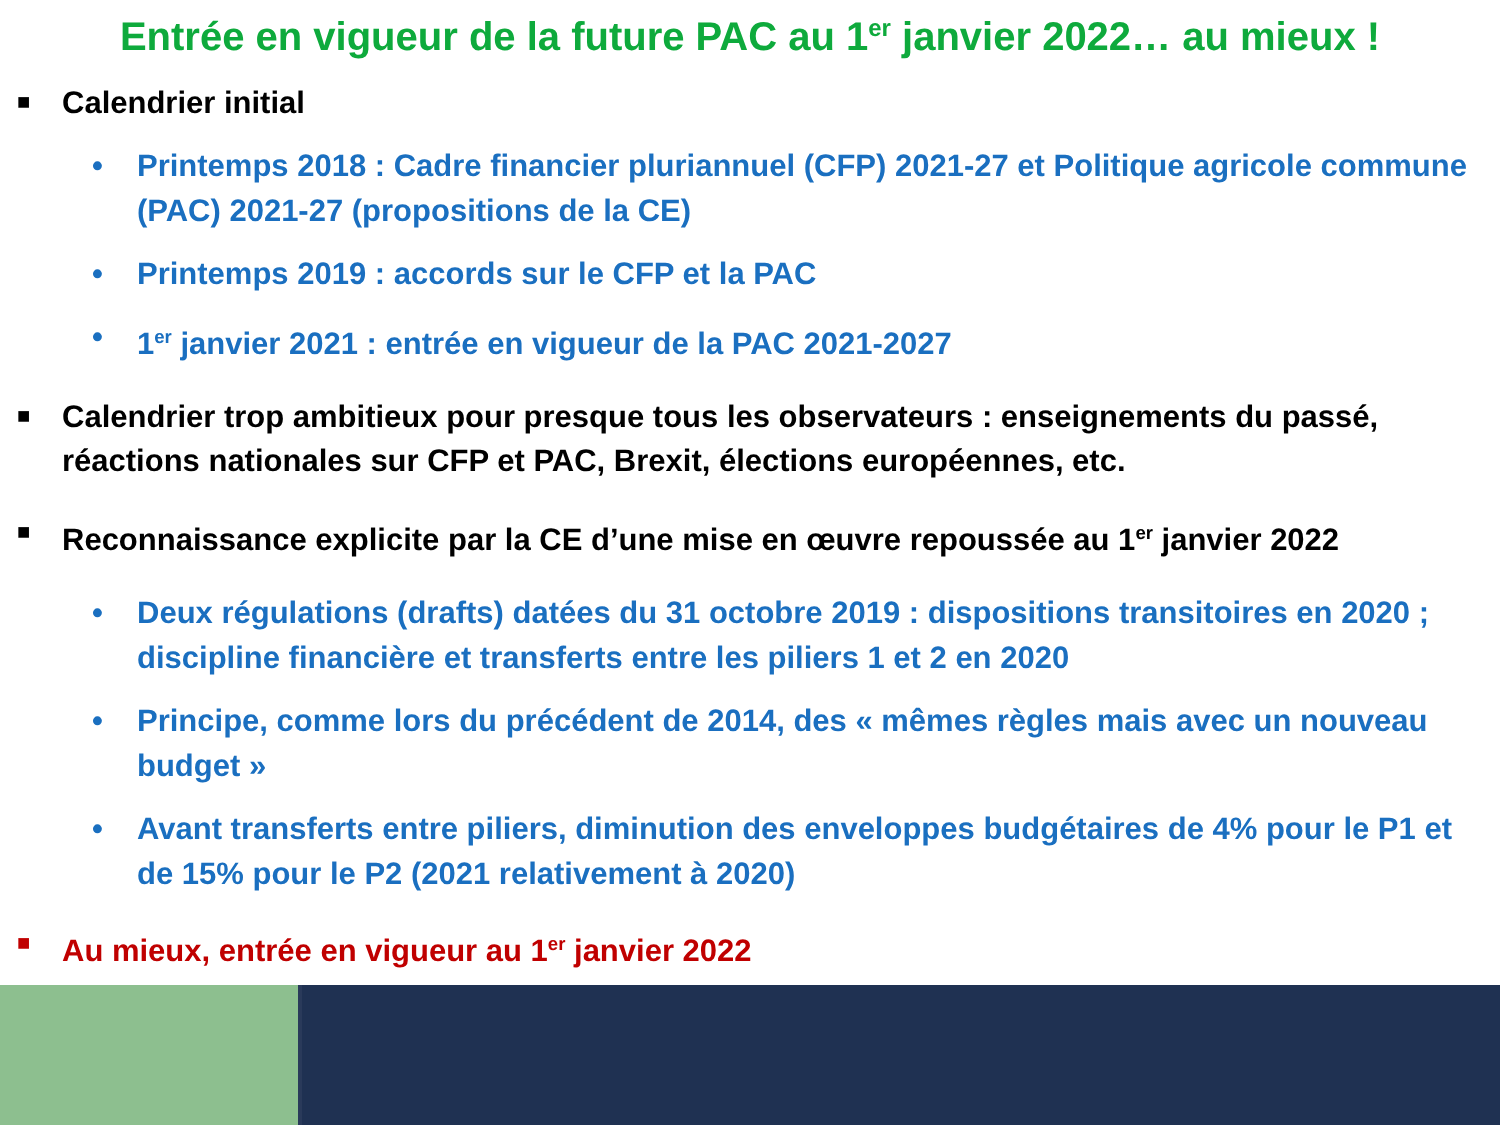Entrée en vigueur de la future PAC au 1<sup>er</sup> janvier 2022… au mieux !
■ Calendrier initial
• Printemps 2018 : Cadre financier pluriannuel (CFP) 2021-27 et Politique agricole commune (PAC) 2021-27 (propositions de la CE)
• Printemps 2019 : accords sur le CFP et la PAC
• 1<sup>er</sup> janvier 2021 : entrée en vigueur de la PAC 2021-2027
■ Calendrier trop ambitieux pour presque tous les observateurs : enseignements du passé, réactions nationales sur CFP et PAC, Brexit, élections européennes, etc.
■ Reconnaissance explicite par la CE d’une mise en œuvre repoussée au 1<sup>er</sup> janvier 2022
• Deux régulations (drafts) datées du 31 octobre 2019 : dispositions transitoires en 2020 ; discipline financière et transferts entre les piliers 1 et 2 en 2020
• Principe, comme lors du précédent de 2014, des « mêmes règles mais avec un nouveau budget »
• Avant transferts entre piliers, diminution des enveloppes budgétaires de 4% pour le P1 et de 15% pour le P2 (2021 relativement à 2020)
■ Au mieux, entrée en vigueur au 1<sup>er</sup> janvier 2022